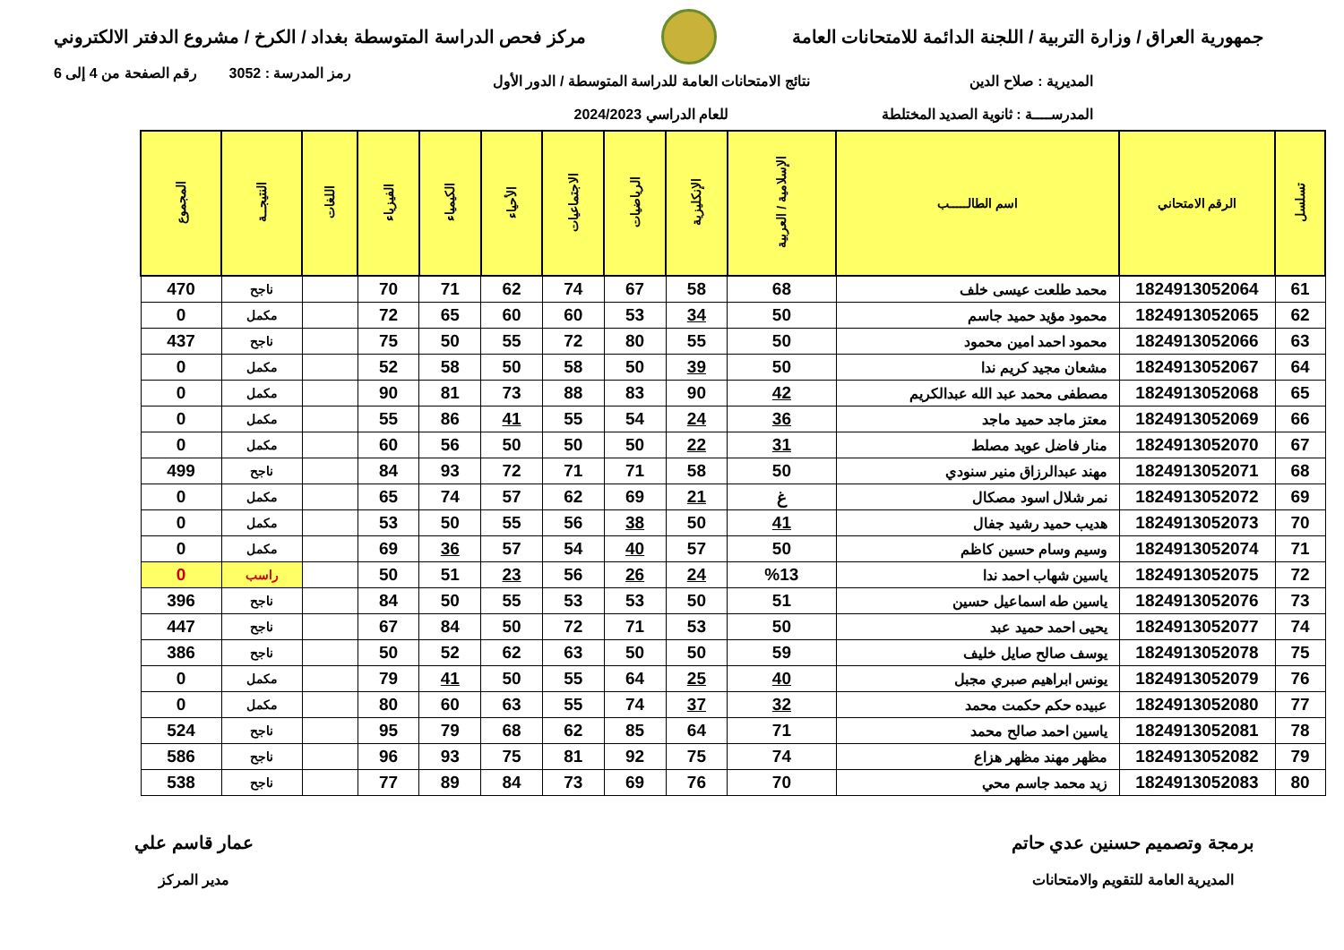جمهورية العراق / وزارة التربية / اللجنة الدائمة للامتحانات العامة
مركز فحص الدراسة المتوسطة بغداد / الكرخ / مشروع الدفتر الالكتروني
رمز المدرسة : 3052 رقم الصفحة من 4 إلى 6
المديرية : صلاح الدين
المدرســــة : ثانوية الصديد المختلطة
نتائج الامتحانات العامة للدراسة المتوسطة / الدور الأول
للعام الدراسي 2024/2023
| تسلسل | الرقم الامتحاني | اسم الطالـــــب | الإسلامية / العربية | الإنكليزية | الرياضيات | الاجتماعيات | الأحياء | الكيمياء | الفيزياء | اللغات | النتيجــة | المجموع |
| --- | --- | --- | --- | --- | --- | --- | --- | --- | --- | --- | --- | --- |
| 61 | 1824913052064 | محمد طلعت عيسى خلف | 68 | 58 | 67 | 74 | 62 | 71 | 70 | | ناجح | 470 |
| 62 | 1824913052065 | محمود مؤيد حميد جاسم | 50 | 34 | 53 | 60 | 60 | 65 | 72 | | مكمل | 0 |
| 63 | 1824913052066 | محمود احمد امين محمود | 50 | 55 | 80 | 72 | 55 | 50 | 75 | | ناجح | 437 |
| 64 | 1824913052067 | مشعان مجيد كريم ندا | 50 | 39 | 50 | 58 | 50 | 58 | 52 | | مكمل | 0 |
| 65 | 1824913052068 | مصطفى محمد عبد الله عبدالكريم | 42 | 90 | 83 | 88 | 73 | 81 | 90 | | مكمل | 0 |
| 66 | 1824913052069 | معتز ماجد حميد ماجد | 36 | 24 | 54 | 55 | 41 | 86 | 55 | | مكمل | 0 |
| 67 | 1824913052070 | منار فاضل عويد مصلط | 31 | 22 | 50 | 50 | 50 | 56 | 60 | | مكمل | 0 |
| 68 | 1824913052071 | مهند عبدالرزاق منير سنودي | 50 | 58 | 71 | 71 | 72 | 93 | 84 | | ناجح | 499 |
| 69 | 1824913052072 | نمر شلال اسود مصكال | غ | 21 | 69 | 62 | 57 | 74 | 65 | | مكمل | 0 |
| 70 | 1824913052073 | هديب حميد رشيد جفال | 41 | 50 | 38 | 56 | 55 | 50 | 53 | | مكمل | 0 |
| 71 | 1824913052074 | وسيم وسام حسين كاظم | 50 | 57 | 40 | 54 | 57 | 36 | 69 | | مكمل | 0 |
| 72 | 1824913052075 | ياسين شهاب احمد ندا | %13 | 24 | 26 | 56 | 23 | 51 | 50 | | راسب | 0 |
| 73 | 1824913052076 | ياسين طه اسماعيل حسين | 51 | 50 | 53 | 53 | 55 | 50 | 84 | | ناجح | 396 |
| 74 | 1824913052077 | يحيى احمد حميد عبد | 50 | 53 | 71 | 72 | 50 | 84 | 67 | | ناجح | 447 |
| 75 | 1824913052078 | يوسف صالح صايل خليف | 59 | 50 | 50 | 63 | 62 | 52 | 50 | | ناجح | 386 |
| 76 | 1824913052079 | يونس ابراهيم صبري مجبل | 40 | 25 | 64 | 55 | 50 | 41 | 79 | | مكمل | 0 |
| 77 | 1824913052080 | عبيده حكم حكمت محمد | 32 | 37 | 74 | 55 | 63 | 60 | 80 | | مكمل | 0 |
| 78 | 1824913052081 | ياسين احمد صالح محمد | 71 | 64 | 85 | 62 | 68 | 79 | 95 | | ناجح | 524 |
| 79 | 1824913052082 | مظهر مهند مظهر هزاع | 74 | 75 | 92 | 81 | 75 | 93 | 96 | | ناجح | 586 |
| 80 | 1824913052083 | زيد محمد جاسم محي | 70 | 76 | 69 | 73 | 84 | 89 | 77 | | ناجح | 538 |
برمجة وتصميم حسنين عدي حاتم
المديرية العامة للتقويم والامتحانات
عمار قاسم علي
مدير المركز